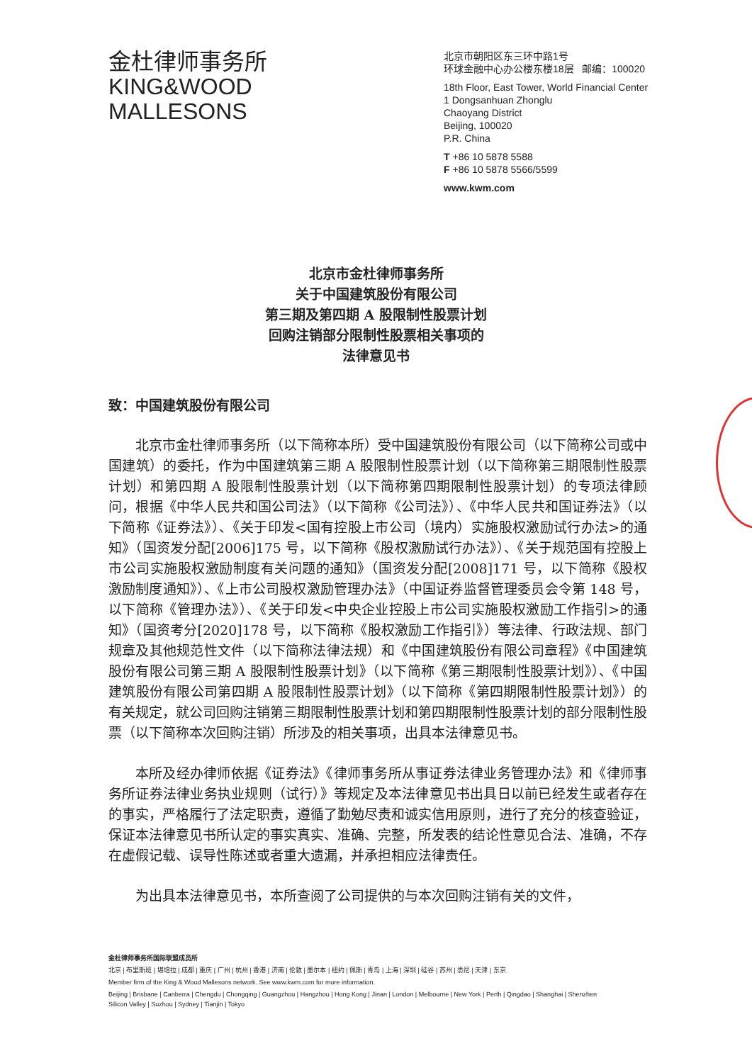金杜律师事务所
KING&WOOD
MALLESONS
北京市朝阳区东三环中路1号
环球金融中心办公楼东楼18层 邮编：100020
18th Floor, East Tower, World Financial Center
1 Dongsanhuan Zhonglu
Chaoyang District
Beijing, 100020
P.R. China
T +86 10 5878 5588
F +86 10 5878 5566/5599
www.kwm.com
北京市金杜律师事务所
关于中国建筑股份有限公司
第三期及第四期 A 股限制性股票计划
回购注销部分限制性股票相关事项的
法律意见书
致：中国建筑股份有限公司
北京市金杜律师事务所（以下简称本所）受中国建筑股份有限公司（以下简称公司或中国建筑）的委托，作为中国建筑第三期 A 股限制性股票计划（以下简称第三期限制性股票计划）和第四期 A 股限制性股票计划（以下简称第四期限制性股票计划）的专项法律顾问，根据《中华人民共和国公司法》（以下简称《公司法》）、《中华人民共和国证券法》（以下简称《证券法》）、《关于印发<国有控股上市公司（境内）实施股权激励试行办法>的通知》（国资发分配[2006]175 号，以下简称《股权激励试行办法》）、《关于规范国有控股上市公司实施股权激励制度有关问题的通知》（国资发分配[2008]171 号，以下简称《股权激励制度通知》）、《上市公司股权激励管理办法》（中国证券监督管理委员会令第 148 号，以下简称《管理办法》）、《关于印发<中央企业控股上市公司实施股权激励工作指引>的通知》（国资考分[2020]178 号，以下简称《股权激励工作指引》）等法律、行政法规、部门规章及其他规范性文件（以下简称法律法规）和《中国建筑股份有限公司章程》《中国建筑股份有限公司第三期 A 股限制性股票计划》（以下简称《第三期限制性股票计划》）、《中国建筑股份有限公司第四期 A 股限制性股票计划》（以下简称《第四期限制性股票计划》）的有关规定，就公司回购注销第三期限制性股票计划和第四期限制性股票计划的部分限制性股票（以下简称本次回购注销）所涉及的相关事项，出具本法律意见书。
本所及经办律师依据《证券法》《律师事务所从事证券法律业务管理办法》和《律师事务所证券法律业务执业规则（试行）》等规定及本法律意见书出具日以前已经发生或者存在的事实，严格履行了法定职责，遵循了勤勉尽责和诚实信用原则，进行了充分的核查验证，保证本法律意见书所认定的事实真实、准确、完整，所发表的结论性意见合法、准确，不存在虚假记载、误导性陈述或者重大遗漏，并承担相应法律责任。
为出具本法律意见书，本所查阅了公司提供的与本次回购注销有关的文件，
金杜律师事务所国际联盟成员所
北京 | 布里斯班 | 堪培拉 | 成都 | 重庆 | 广州 | 杭州 | 香港 | 济南 | 伦敦 | 墨尔本 | 纽约 | 佩斯 | 青岛 | 上海 | 深圳 | 硅谷 | 苏州 | 悉尼 | 天津 | 东京
Member firm of the King & Wood Mallesons network. See www.kwm.com for more information.
Beijing | Brisbane | Canberra | Chengdu | Chongqing | Guangzhou | Hangzhou | Hong Kong | Jinan | London | Melbourne | New York | Perth | Qingdao | Shanghai | Shenzhen
Silicon Valley | Suzhou | Sydney | Tianjin | Tokyo